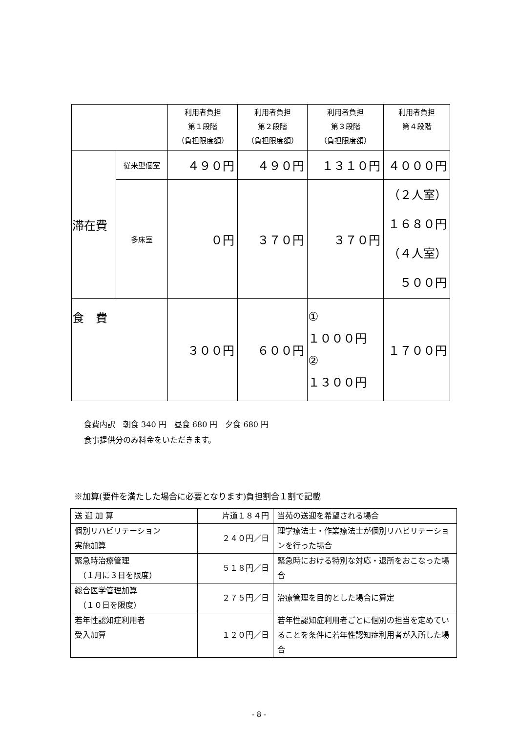| | | 利用者負担 第１段階 （負担限度額） | 利用者負担 第２段階 （負担限度額） | 利用者負担 第３段階 （負担限度額） | 利用者負担 第４段階 |
| --- | --- | --- | --- | --- | --- |
| 滞在費 | 従来型個室 | ４９０円 | ４９０円 | １３１０円 | ４０００円 |
| | 多床室 | ０円 | ３７０円 | ３７０円 | （２人室） １６８０円 （４人室） ５００円 |
| 食 費 | | ３００円 | ６００円 | ① １０００円 ② １３００円 | １７００円 |
食費内訳　朝食 340 円　昼食 680 円　夕食 680 円
食事提供分のみ料金をいただきます。
※加算(要件を満たした場合に必要となります)負担割合１割で記載
| 送 迎 加 算 | 片道１８４円 | 当苑の送迎を希望される場合 |
| 個別リハビリテーション 実施加算 | ２４０円／日 | 理学療法士・作業療法士が個別リハビリテーションを行った場合 |
| 緊急時治療管理 （１月に３日を限度） | ５１８円／日 | 緊急時における特別な対応・退所をおこなった場合 |
| 総合医学管理加算 （１０日を限度） | ２７５円／日 | 治療管理を目的とした場合に算定 |
| 若年性認知症利用者 受入加算 | １２０円／日 | 若年性認知症利用者ごとに個別の担当を定めていることを条件に若年性認知症利用者が入所した場合 |
- 8 -